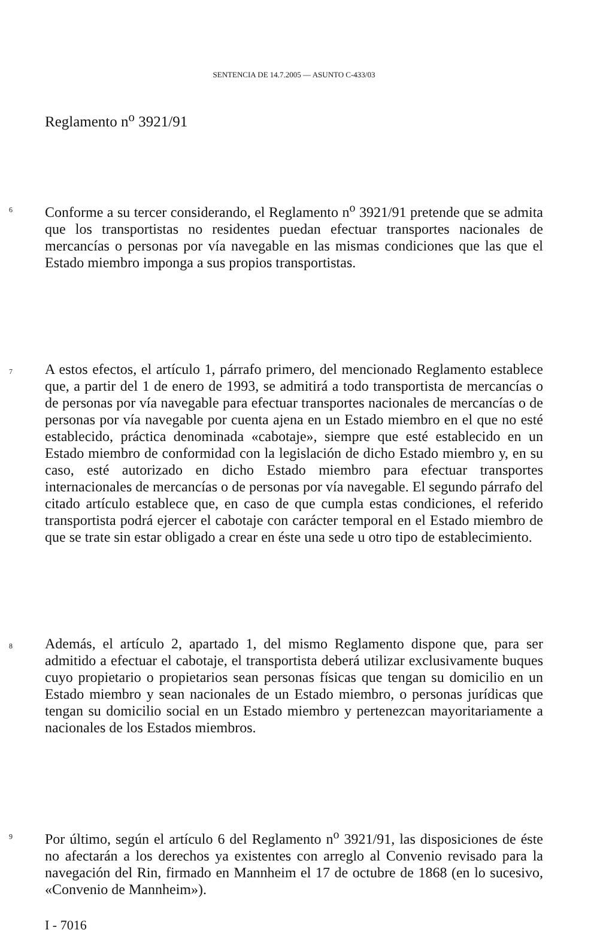SENTENCIA DE 14.7.2005 — ASUNTO C-433/03
Reglamento n<sup>o</sup> 3921/91
6
Conforme a su tercer considerando, el Reglamento n<sup>o</sup> 3921/91 pretende que se admita que los transportistas no residentes puedan efectuar transportes nacionales de mercancías o personas por vía navegable en las mismas condiciones que las que el Estado miembro imponga a sus propios transportistas.
7
A estos efectos, el artículo 1, párrafo primero, del mencionado Reglamento establece que, a partir del 1 de enero de 1993, se admitirá a todo transportista de mercancías o de personas por vía navegable para efectuar transportes nacionales de mercancías o de personas por vía navegable por cuenta ajena en un Estado miembro en el que no esté establecido, práctica denominada «cabotaje», siempre que esté establecido en un Estado miembro de conformidad con la legislación de dicho Estado miembro y, en su caso, esté autorizado en dicho Estado miembro para efectuar transportes internacionales de mercancías o de personas por vía navegable. El segundo párrafo del citado artículo establece que, en caso de que cumpla estas condiciones, el referido transportista podrá ejercer el cabotaje con carácter temporal en el Estado miembro de que se trate sin estar obligado a crear en éste una sede u otro tipo de establecimiento.
8
Además, el artículo 2, apartado 1, del mismo Reglamento dispone que, para ser admitido a efectuar el cabotaje, el transportista deberá utilizar exclusivamente buques cuyo propietario o propietarios sean personas físicas que tengan su domicilio en un Estado miembro y sean nacionales de un Estado miembro, o personas jurídicas que tengan su domicilio social en un Estado miembro y pertenezcan mayoritariamente a nacionales de los Estados miembros.
9
Por último, según el artículo 6 del Reglamento n<sup>o</sup> 3921/91, las disposiciones de éste no afectarán a los derechos ya existentes con arreglo al Convenio revisado para la navegación del Rin, firmado en Mannheim el 17 de octubre de 1868 (en lo sucesivo, «Convenio de Mannheim»).
I - 7016